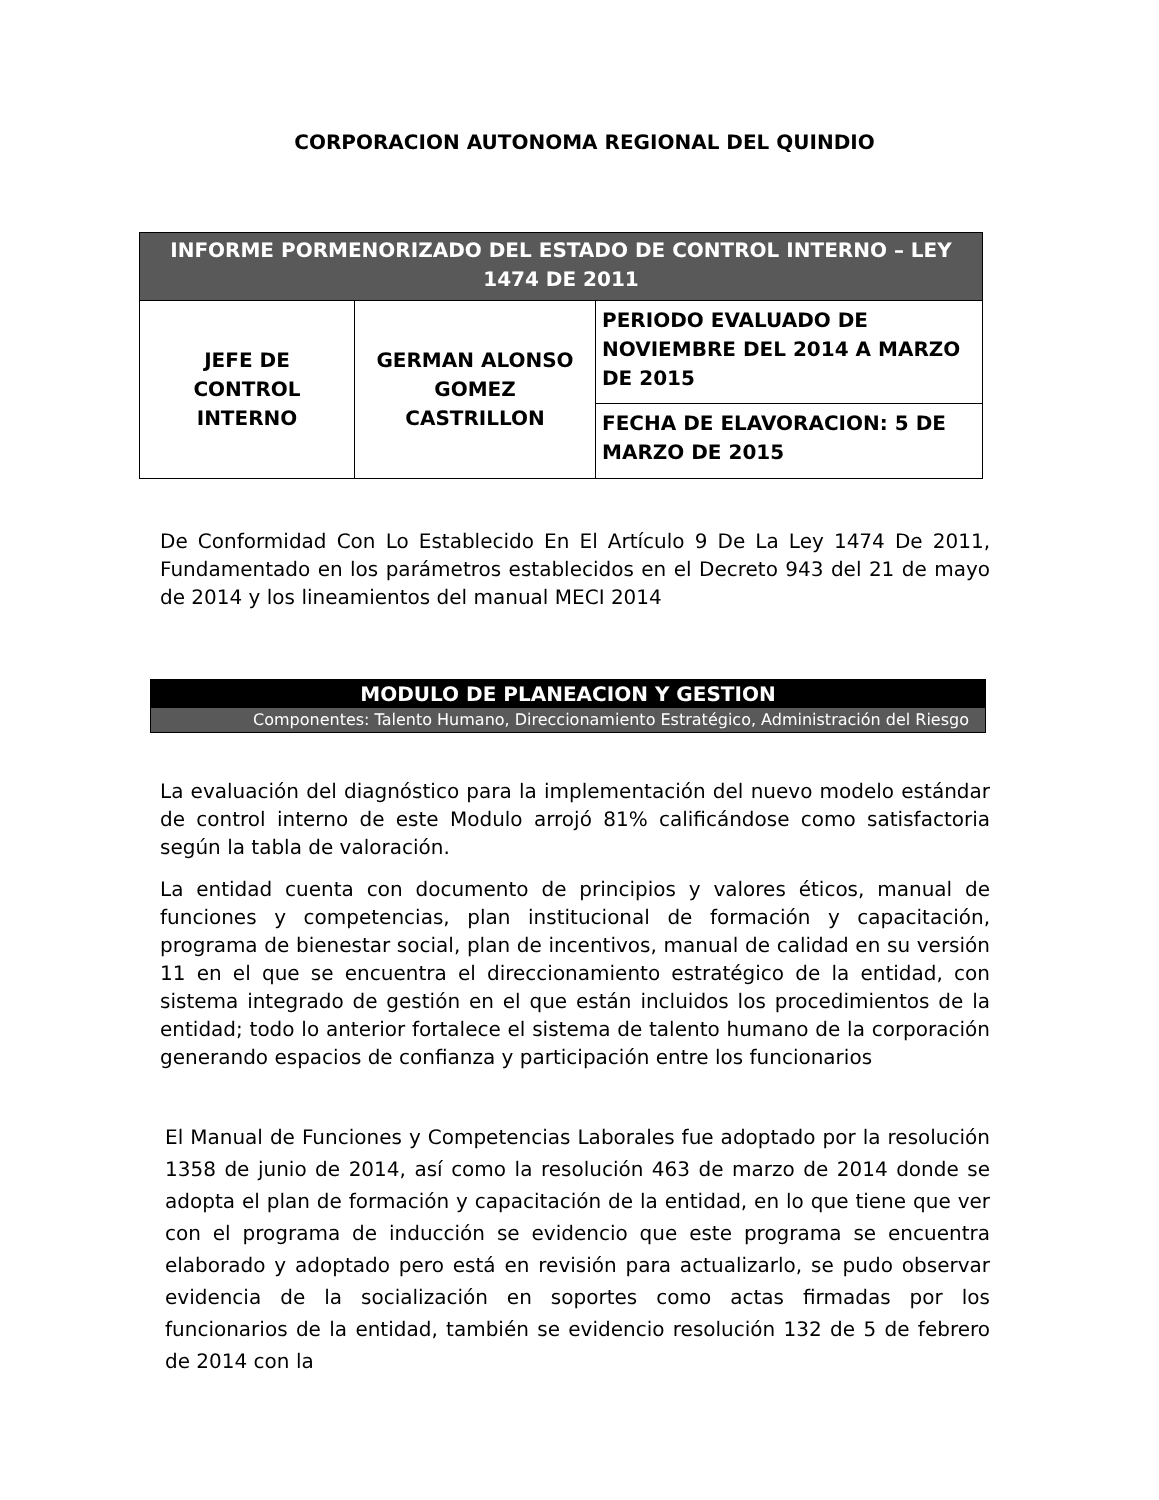CORPORACION AUTONOMA REGIONAL DEL QUINDIO
| INFORME PORMENORIZADO DEL ESTADO DE CONTROL INTERNO – LEY 1474 DE 2011 | | |
| --- | --- | --- |
| JEFE DE CONTROL INTERNO | GERMAN ALONSO GOMEZ CASTRILLON | PERIODO EVALUADO DE NOVIEMBRE DEL 2014 A MARZO DE 2015 |
| | | FECHA DE ELAVORACION: 5 DE MARZO DE 2015 |
De Conformidad Con Lo Establecido En El Artículo 9 De La Ley 1474 De 2011, Fundamentado en los parámetros establecidos en el Decreto 943 del 21 de mayo de 2014 y los lineamientos del manual MECI 2014
MODULO DE PLANEACION Y GESTION
Componentes: Talento Humano, Direccionamiento Estratégico, Administración del Riesgo
La evaluación del diagnóstico para la implementación del nuevo modelo estándar de control interno de este Modulo arrojó 81% calificándose como satisfactoria según la tabla de valoración.
La entidad cuenta con documento de principios y valores éticos, manual de funciones y competencias, plan institucional de formación y capacitación, programa de bienestar social, plan de incentivos, manual de calidad en su versión 11 en el que se encuentra el direccionamiento estratégico de la entidad, con sistema integrado de gestión en el que están incluidos los procedimientos de la entidad; todo lo anterior fortalece el sistema de talento humano de la corporación generando espacios de confianza y participación entre los funcionarios
El Manual de Funciones y Competencias Laborales fue adoptado por la resolución 1358 de junio de 2014, así como la resolución 463 de marzo de 2014 donde se adopta el plan de formación y capacitación de la entidad, en lo que tiene que ver con el programa de inducción se evidencio que este programa se encuentra elaborado y adoptado pero está en revisión para actualizarlo, se pudo observar evidencia de la socialización en soportes como actas firmadas por los funcionarios de la entidad, también se evidencio resolución 132 de 5 de febrero de 2014 con la